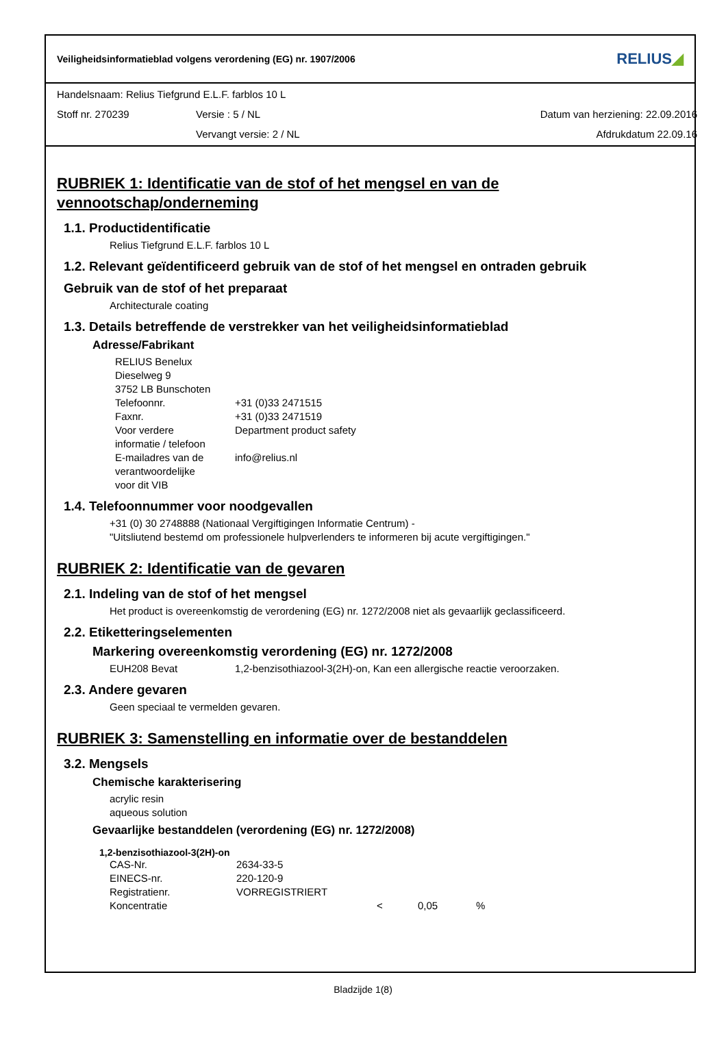Veiligheidsinformatieblad volgens verordening (EG) nr. 1907/2006 RELIUS◢
| Handelsnaam: Relius Tiefgrund E.L.F. farblos 10 L | | |
| Stoff nr. 270239 | Versie : 5 / NL | Datum van herziening: 22.09.2016 |
| | Vervangt versie: 2 / NL | Afdrukdatum 22.09.16 |
RUBRIEK 1: Identificatie van de stof of het mengsel en van de vennootschap/onderneming
1.1. Productidentificatie
Relius Tiefgrund E.L.F. farblos 10 L
1.2. Relevant geïdentificeerd gebruik van de stof of het mengsel en ontraden gebruik
Gebruik van de stof of het preparaat
Architecturale coating
1.3. Details betreffende de verstrekker van het veiligheidsinformatieblad
Adresse/Fabrikant
RELIUS Benelux
Dieselweg 9
3752 LB Bunschoten
| Telefoonnr. | +31 (0)33 2471515 |
| Faxnr. | +31 (0)33 2471519 |
| Voor verdere informatie / telefoon | Department product safety |
| E-mailadres van de verantwoordelijke voor dit VIB | info@relius.nl |
1.4. Telefoonnummer voor noodgevallen
+31 (0) 30 2748888 (Nationaal Vergiftigingen Informatie Centrum) -
"Uitsliutend bestemd om professionele hulpverlenders te informeren bij acute vergiftigingen."
RUBRIEK 2: Identificatie van de gevaren
2.1. Indeling van de stof of het mengsel
Het product is overeenkomstig de verordening (EG) nr. 1272/2008 niet als gevaarlijk geclassificeerd.
2.2. Etiketteringselementen
Markering overeenkomstig verordening (EG) nr. 1272/2008
| EUH208 Bevat | 1,2-benzisothiazool-3(2H)-on, Kan een allergische reactie veroorzaken. |
2.3. Andere gevaren
Geen speciaal te vermelden gevaren.
RUBRIEK 3: Samenstelling en informatie over de bestanddelen
3.2. Mengsels
Chemische karakterisering
acrylic resin
aqueous solution
Gevaarlijke bestanddelen (verordening (EG) nr. 1272/2008)
1,2-benzisothiazool-3(2H)-on
| CAS-Nr. | 2634-33-5 | | | |
| EINECS-nr. | 220-120-9 | | | |
| Registratienr. | VORREGISTRIERT | | | |
| Koncentratie | | < | 0,05 | % |
Bladzijde 1(8)